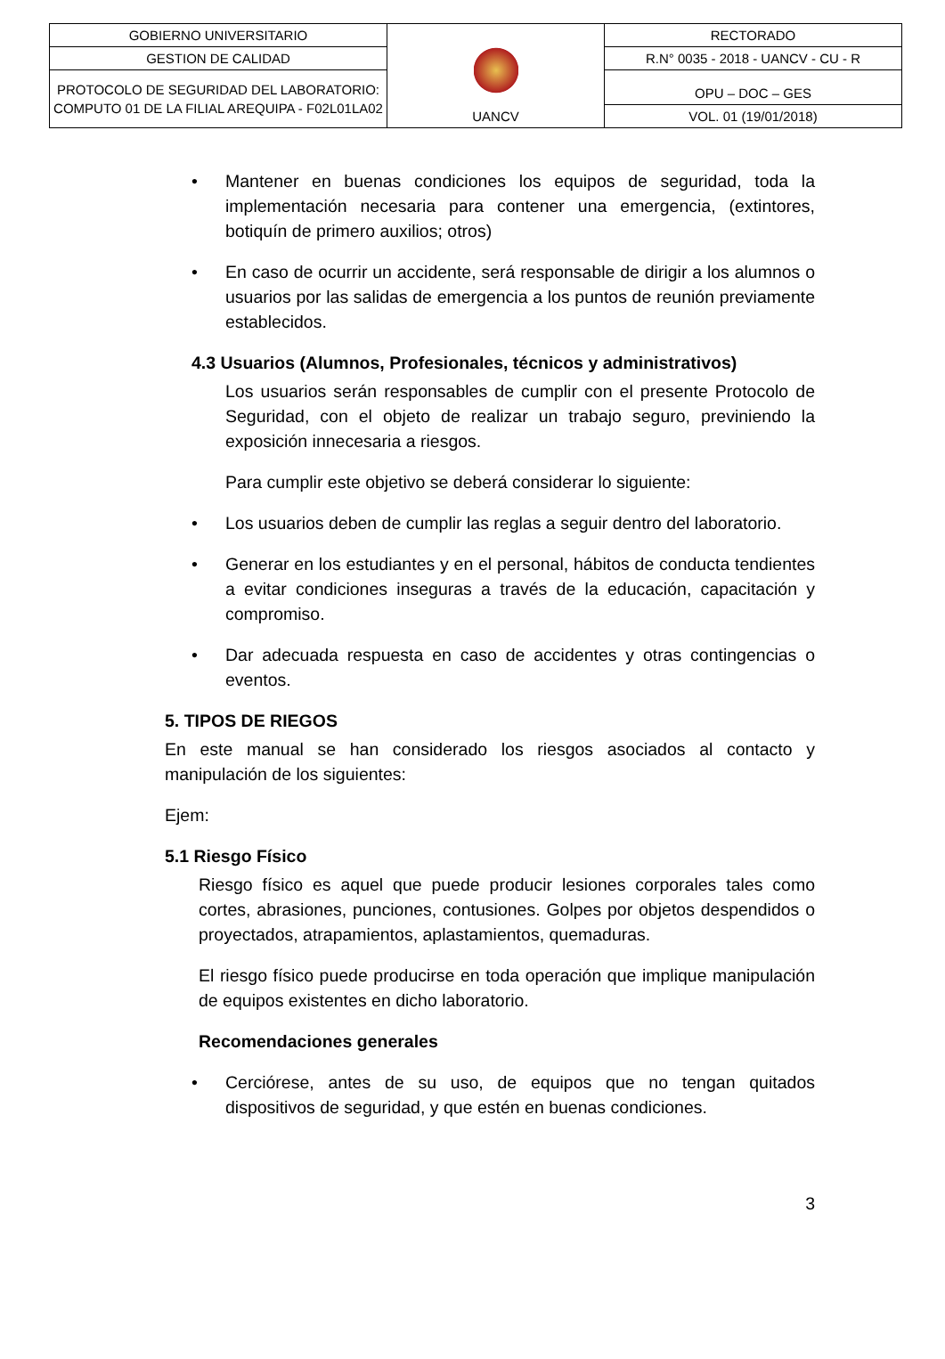| GOBIERNO UNIVERSITARIO | UANCV | RECTORADO |
| GESTION DE CALIDAD | | R.N° 0035 - 2018 - UANCV - CU - R |
| PROTOCOLO DE SEGURIDAD DEL LABORATORIO: COMPUTO 01 DE LA FILIAL AREQUIPA - F02L01LA02 | | OPU – DOC – GES |
| | | VOL. 01 (19/01/2018) |
• Mantener en buenas condiciones los equipos de seguridad, toda la implementación necesaria para contener una emergencia, (extintores, botiquín de primero auxilios; otros)
• En caso de ocurrir un accidente, será responsable de dirigir a los alumnos o usuarios por las salidas de emergencia a los puntos de reunión previamente establecidos.
4.3 Usuarios (Alumnos, Profesionales, técnicos y administrativos)
Los usuarios serán responsables de cumplir con el presente Protocolo de Seguridad, con el objeto de realizar un trabajo seguro, previniendo la exposición innecesaria a riesgos.
Para cumplir este objetivo se deberá considerar lo siguiente:
• Los usuarios deben de cumplir las reglas a seguir dentro del laboratorio.
• Generar en los estudiantes y en el personal, hábitos de conducta tendientes a evitar condiciones inseguras a través de la educación, capacitación y compromiso.
• Dar adecuada respuesta en caso de accidentes y otras contingencias o eventos.
5. TIPOS DE RIEGOS
En este manual se han considerado los riesgos asociados al contacto y manipulación de los siguientes:
Ejem:
5.1 Riesgo Físico
Riesgo físico es aquel que puede producir lesiones corporales tales como cortes, abrasiones, punciones, contusiones. Golpes por objetos despendidos o proyectados, atrapamientos, aplastamientos, quemaduras.
El riesgo físico puede producirse en toda operación que implique manipulación de equipos existentes en dicho laboratorio.
Recomendaciones generales
• Cerciórese, antes de su uso, de equipos que no tengan quitados dispositivos de seguridad, y que estén en buenas condiciones.
3